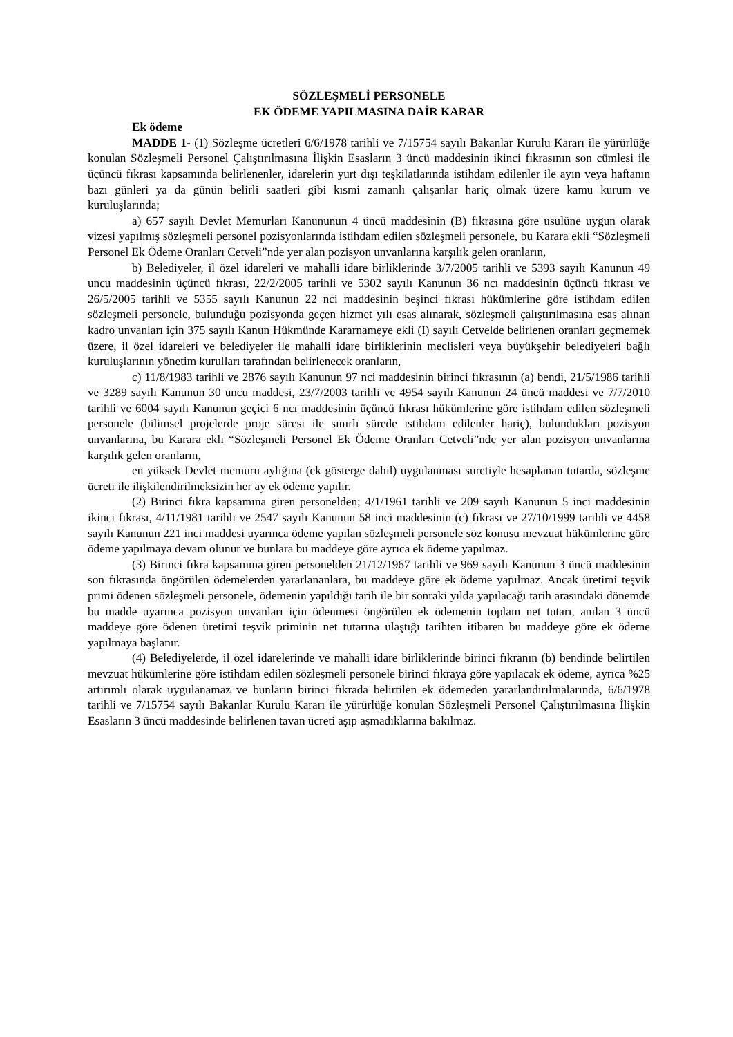SÖZLEŞMELİ PERSONELE
EK ÖDEME YAPILMASINA DAİR KARAR
Ek ödeme
MADDE 1- (1) Sözleşme ücretleri 6/6/1978 tarihli ve 7/15754 sayılı Bakanlar Kurulu Kararı ile yürürlüğe konulan Sözleşmeli Personel Çalıştırılmasına İlişkin Esasların 3 üncü maddesinin ikinci fıkrasının son cümlesi ile üçüncü fıkrası kapsamında belirlenenler, idarelerin yurt dışı teşkilatlarında istihdam edilenler ile ayın veya haftanın bazı günleri ya da günün belirli saatleri gibi kısmi zamanlı çalışanlar hariç olmak üzere kamu kurum ve kuruluşlarında;
a) 657 sayılı Devlet Memurları Kanununun 4 üncü maddesinin (B) fıkrasına göre usulüne uygun olarak vizesi yapılmış sözleşmeli personel pozisyonlarında istihdam edilen sözleşmeli personele, bu Karara ekli “Sözleşmeli Personel Ek Ödeme Oranları Cetveli”nde yer alan pozisyon unvanlarına karşılık gelen oranların,
b) Belediyeler, il özel idareleri ve mahalli idare birliklerinde 3/7/2005 tarihli ve 5393 sayılı Kanunun 49 uncu maddesinin üçüncü fıkrası, 22/2/2005 tarihli ve 5302 sayılı Kanunun 36 ncı maddesinin üçüncü fıkrası ve 26/5/2005 tarihli ve 5355 sayılı Kanunun 22 nci maddesinin beşinci fıkrası hükümlerine göre istihdam edilen sözleşmeli personele, bulunduğu pozisyonda geçen hizmet yılı esas alınarak, sözleşmeli çalıştırılmasına esas alınan kadro unvanları için 375 sayılı Kanun Hükmünde Kararnameye ekli (I) sayılı Cetvelde belirlenen oranları geçmemek üzere, il özel idareleri ve belediyeler ile mahalli idare birliklerinin meclisleri veya büyükşehir belediyeleri bağlı kuruluşlarının yönetim kurulları tarafından belirlenecek oranların,
c) 11/8/1983 tarihli ve 2876 sayılı Kanunun 97 nci maddesinin birinci fıkrasının (a) bendi, 21/5/1986 tarihli ve 3289 sayılı Kanunun 30 uncu maddesi, 23/7/2003 tarihli ve 4954 sayılı Kanunun 24 üncü maddesi ve 7/7/2010 tarihli ve 6004 sayılı Kanunun geçici 6 ncı maddesinin üçüncü fıkrası hükümlerine göre istihdam edilen sözleşmeli personele (bilimsel projelerde proje süresi ile sınırlı sürede istihdam edilenler hariç), bulundukları pozisyon unvanlarına, bu Karara ekli “Sözleşmeli Personel Ek Ödeme Oranları Cetveli”nde yer alan pozisyon unvanlarına karşılık gelen oranların,
en yüksek Devlet memuru aylığına (ek gösterge dahil) uygulanması suretiyle hesaplanan tutarda, sözleşme ücreti ile ilişkilendirilmeksizin her ay ek ödeme yapılır.
(2) Birinci fıkra kapsamına giren personelden; 4/1/1961 tarihli ve 209 sayılı Kanunun 5 inci maddesinin ikinci fıkrası, 4/11/1981 tarihli ve 2547 sayılı Kanunun 58 inci maddesinin (c) fıkrası ve 27/10/1999 tarihli ve 4458 sayılı Kanunun 221 inci maddesi uyarınca ödeme yapılan sözleşmeli personele söz konusu mevzuat hükümlerine göre ödeme yapılmaya devam olunur ve bunlara bu maddeye göre ayrıca ek ödeme yapılmaz.
(3) Birinci fıkra kapsamına giren personelden 21/12/1967 tarihli ve 969 sayılı Kanunun 3 üncü maddesinin son fıkrasında öngörülen ödemelerden yararlananlara, bu maddeye göre ek ödeme yapılmaz. Ancak üretimi teşvik primi ödenen sözleşmeli personele, ödemenin yapıldığı tarih ile bir sonraki yılda yapılacağı tarih arasındaki dönemde bu madde uyarınca pozisyon unvanları için ödenmesi öngörülen ek ödemenin toplam net tutarı, anılan 3 üncü maddeye göre ödenen üretimi teşvik priminin net tutarına ulaştığı tarihten itibaren bu maddeye göre ek ödeme yapılmaya başlanır.
(4) Belediyelerde, il özel idarelerinde ve mahalli idare birliklerinde birinci fıkranın (b) bendinde belirtilen mevzuat hükümlerine göre istihdam edilen sözleşmeli personele birinci fıkraya göre yapılacak ek ödeme, ayrıca %25 artırımlı olarak uygulanamaz ve bunların birinci fıkrada belirtilen ek ödemeden yararlandırılmalarında, 6/6/1978 tarihli ve 7/15754 sayılı Bakanlar Kurulu Kararı ile yürürlüğe konulan Sözleşmeli Personel Çalıştırılmasına İlişkin Esasların 3 üncü maddesinde belirlenen tavan ücreti aşıp aşmadıklarına bakılmaz.